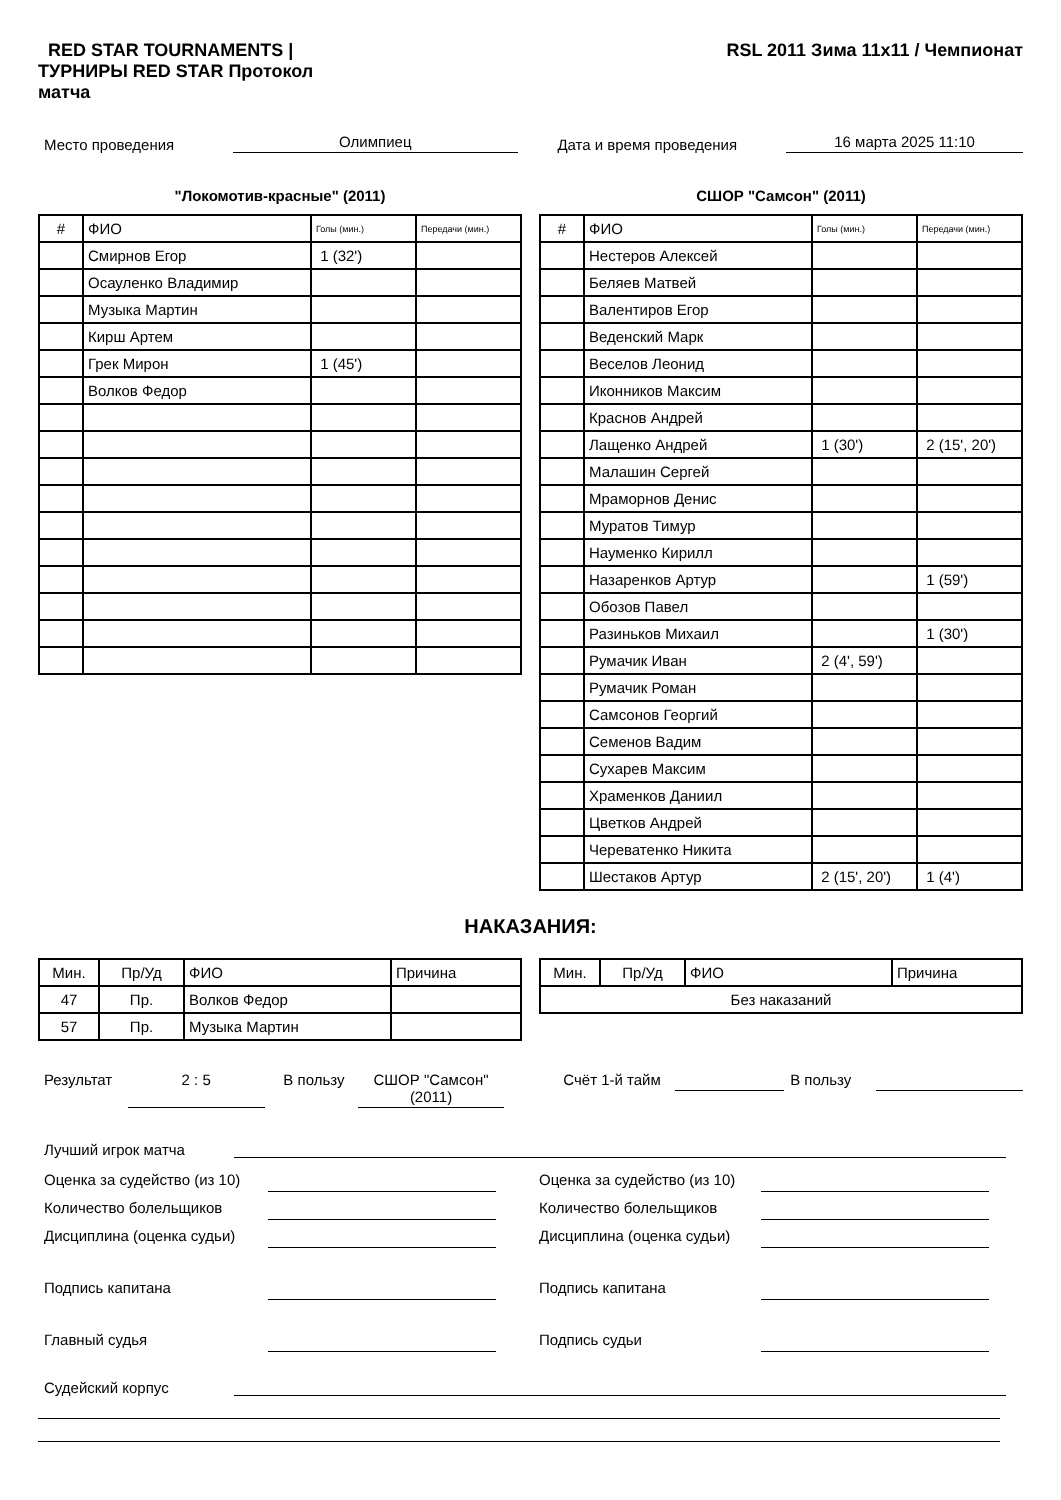RED STAR TOURNAMENTS | ТУРНИРЫ RED STAR Протокол матча
RSL 2011 Зима 11х11 / Чемпионат
Место проведения Олимпиец Дата и время проведения 16 марта 2025 11:10
"Локомотив-красные" (2011)
| # | ФИО | Голы (мин.) | Передачи (мин.) |
| --- | --- | --- | --- |
| | Смирнов Егор | 1 (32') | |
| | Осауленко Владимир | | |
| | Музыка Мартин | | |
| | Кирш Артем | | |
| | Грек Мирон | 1 (45') | |
| | Волков Федор | | |
СШОР "Самсон" (2011)
| # | ФИО | Голы (мин.) | Передачи (мин.) |
| --- | --- | --- | --- |
| | Нестеров Алексей | | |
| | Беляев Матвей | | |
| | Валентиров Егор | | |
| | Веденский Марк | | |
| | Веселов Леонид | | |
| | Иконников Максим | | |
| | Краснов Андрей | | |
| | Лащенко Андрей | 1 (30') | 2 (15', 20') |
| | Малашин Сергей | | |
| | Мраморнов Денис | | |
| | Муратов Тимур | | |
| | Науменко Кирилл | | |
| | Назаренков Артур | | 1 (59') |
| | Обозов Павел | | |
| | Разиньков Михаил | | 1 (30') |
| | Румачик Иван | 2 (4', 59') | |
| | Румачик Роман | | |
| | Самсонов Георгий | | |
| | Семенов Вадим | | |
| | Сухарев Максим | | |
| | Храменков Даниил | | |
| | Цветков Андрей | | |
| | Череватенко Никита | | |
| | Шестаков Артур | 2 (15', 20') | 1 (4') |
НАКАЗАНИЯ:
| Мин. | Пр/Уд | ФИО | Причина |
| --- | --- | --- | --- |
| 47 | Пр. | Волков Федор | |
| 57 | Пр. | Музыка Мартин | |
| Мин. | Пр/Уд | ФИО | Причина |
| --- | --- | --- | --- |
| Без наказаний | | | |
Результат 2 : 5
В пользу СШОР "Самсон" (2011) Счёт 1-й тайм В пользу
Лучший игрок матча
Оценка за судейство (из 10)
Количество болельщиков
Дисциплина (оценка судьи)
Подпись капитана
Главный судья
Оценка за судейство (из 10)
Количество болельщиков
Дисциплина (оценка судьи)
Подпись капитана
Подпись судьи
Судейский корпус